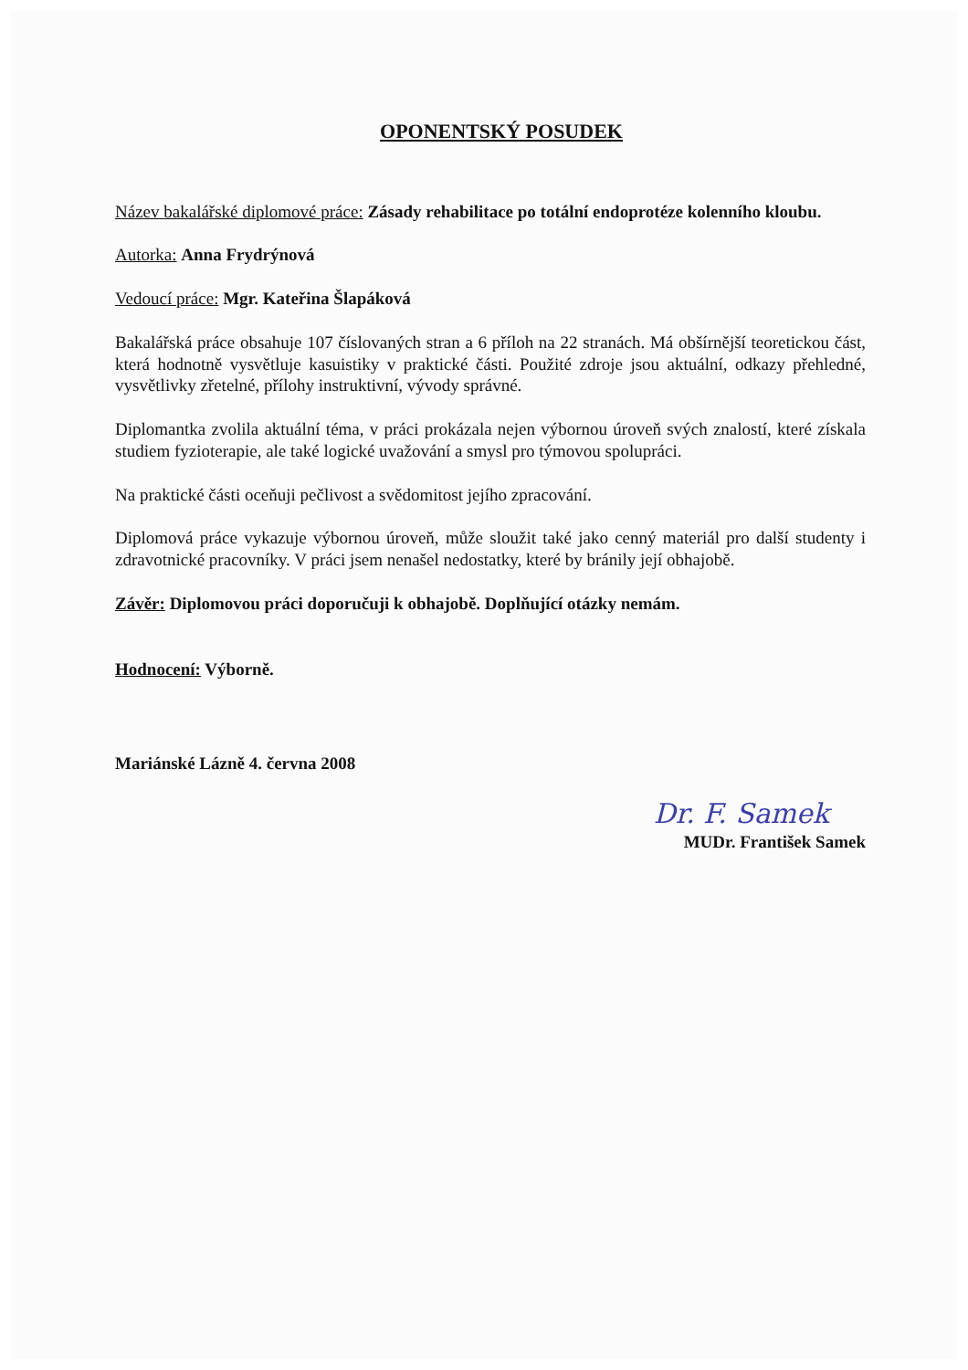OPONENTSKÝ POSUDEK
Název bakalářské diplomové práce: Zásady rehabilitace po totální endoprotéze kolenního kloubu.
Autorka: Anna Frydrýnová
Vedoucí práce: Mgr. Kateřina Šlapáková
Bakalářská práce obsahuje 107 číslovaných stran a 6 příloh na 22 stranách. Má obšírnější teoretickou část, která hodnotně vysvětluje kasuistiky v praktické části. Použité zdroje jsou aktuální, odkazy přehledné, vysvětlivky zřetelné, přílohy instruktivní, vývody správné.
Diplomantka zvolila aktuální téma, v práci prokázala nejen výbornou úroveň svých znalostí, které získala studiem fyzioterapie, ale také logické uvažování a smysl pro týmovou spolupráci.
Na praktické části oceňuji pečlivost a svědomitost jejího zpracování.
Diplomová práce vykazuje výbornou úroveň, může sloužit také jako cenný materiál pro další studenty i zdravotnické pracovníky. V práci jsem nenašel nedostatky, které by bránily její obhajobě.
Závěr: Diplomovou práci doporučuji k obhajobě. Doplňující otázky nemám.
Hodnocení: Výborně.
Mariánské Lázně 4. června 2008
Dr. F. Samek
MUDr. František Samek